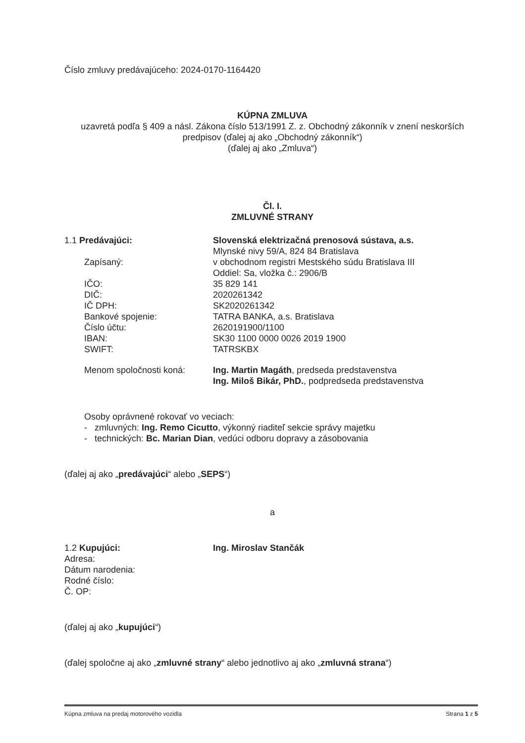Číslo zmluvy predávajúceho: 2024-0170-1164420
KÚPNA ZMLUVA
uzavretá podľa § 409 a násl. Zákona číslo 513/1991 Z. z. Obchodný zákonník v znení neskorších predpisov (ďalej aj ako „Obchodný zákonník“)
(ďalej aj ako „Zmluva“)
Čl. I.
ZMLUVNÉ STRANY
1.1 Predávajúci: Slovenská elektrizačná prenosová sústava, a.s.
Mlynské nivy 59/A, 824 84 Bratislava
Zapísaný: v obchodnom registri Mestského súdu Bratislava III
Oddiel: Sa, vložka č.: 2906/B
IČO:
DIČ:
IČ DPH:
Bankové spojenie:
Číslo účtu:
IBAN:
SWIFT:
35 829 141
2020261342
SK2020261342
TATRA BANKA, a.s. Bratislava
2620191900/1100
SK30 1100 0000 0026 2019 1900
TATRSKBX
Menom spoločnosti koná: Ing. Martin Magáth, predseda predstavenstva
Ing. Miloš Bikár, PhD., podpredseda predstavenstva
Osoby oprávnené rokovať vo veciach:
- zmluvných: Ing. Remo Cicutto, výkonný riaditeľ sekcie správy majetku
- technických: Bc. Marian Dian, vedúci odboru dopravy a zásobovania
(ďalej aj ako „predávajúci“ alebo „SEPS“)
a
1.2 Kupujúci:
Adresa:
Dátum narodenia:
Rodné číslo:
Č. OP:
Ing. Miroslav Stančák
(ďalej aj ako „kupujúci“)
(ďalej spoločne aj ako „zmluvné strany“ alebo jednotlivo aj ako „zmluvná strana“)
Kúpna zmluva na predaj motorového vozidla Strana 1 z 5